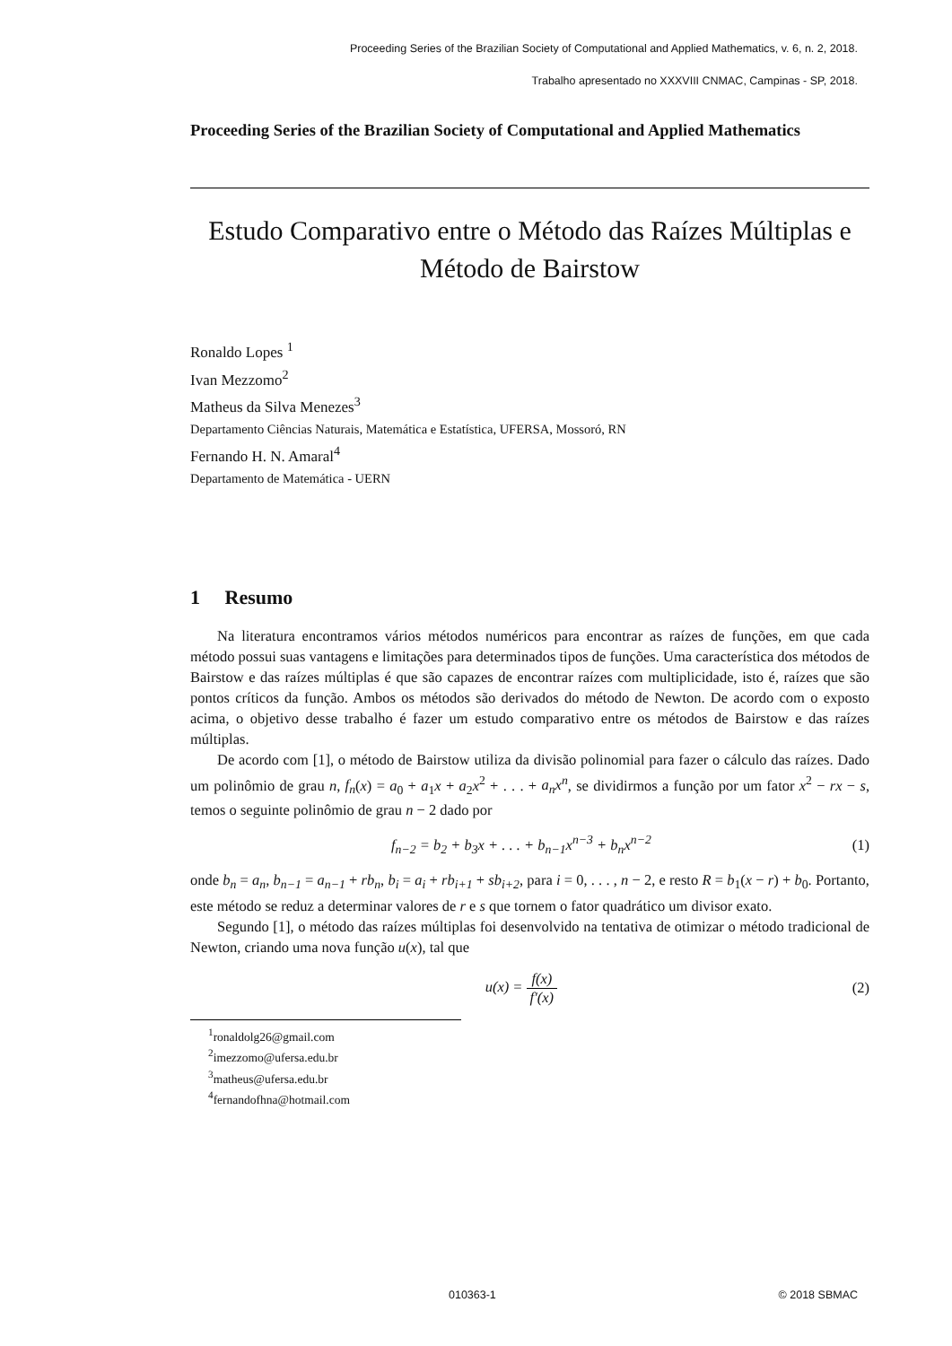Proceeding Series of the Brazilian Society of Computational and Applied Mathematics, v. 6, n. 2, 2018.
Trabalho apresentado no XXXVIII CNMAC, Campinas - SP, 2018.
Proceeding Series of the Brazilian Society of Computational and Applied Mathematics
Estudo Comparativo entre o Método das Raízes Múltiplas e
Método de Bairstow
Ronaldo Lopes <sup>1</sup>
Ivan Mezzomo<sup>2</sup>
Matheus da Silva Menezes<sup>3</sup>
Departamento Ciências Naturais, Matemática e Estatística, UFERSA, Mossoró, RN
Fernando H. N. Amaral<sup>4</sup>
Departamento de Matemática - UERN
1 Resumo
Na literatura encontramos vários métodos numéricos para encontrar as raízes de funções, em que cada método possui suas vantagens e limitações para determinados tipos de funções. Uma característica dos métodos de Bairstow e das raízes múltiplas é que são capazes de encontrar raízes com multiplicidade, isto é, raízes que são pontos críticos da função. Ambos os métodos são derivados do método de Newton. De acordo com o exposto acima, o objetivo desse trabalho é fazer um estudo comparativo entre os métodos de Bairstow e das raízes múltiplas.
De acordo com [1], o método de Bairstow utiliza da divisão polinomial para fazer o cálculo das raízes. Dado um polinômio de grau n, f<sub>n</sub>(x) = a<sub>0</sub> + a<sub>1</sub>x + a<sub>2</sub>x<sup>2</sup> + . . . + a<sub>n</sub>x<sup>n</sup>, se dividirmos a função por um fator x<sup>2</sup> − rx − s, temos o seguinte polinômio de grau n − 2 dado por
f<sub>n−2</sub> = b<sub>2</sub> + b<sub>3</sub>x + . . . + b<sub>n−1</sub>x<sup>n−3</sup> + b<sub>n</sub>x<sup>n−2</sup>
(1)
onde b<sub>n</sub> = a<sub>n</sub>, b<sub>n−1</sub> = a<sub>n−1</sub> + rb<sub>n</sub>, b<sub>i</sub> = a<sub>i</sub> + rb<sub>i+1</sub> + sb<sub>i+2</sub>, para i = 0, . . . , n − 2, e resto R = b<sub>1</sub>(x − r) + b<sub>0</sub>. Portanto, este método se reduz a determinar valores de r e s que tornem o fator quadrático um divisor exato.
Segundo [1], o método das raízes múltiplas foi desenvolvido na tentativa de otimizar o método tradicional de Newton, criando uma nova função u(x), tal que
u(x) = f(x) f′(x) (2)
<sup>1</sup> ronaldolg26@gmail.com
<sup>2</sup> imezzomo@ufersa.edu.br
<sup>3</sup> matheus@ufersa.edu.br
<sup>4</sup> fernandofhna@hotmail.com
010363-1 © 2018 SBMAC